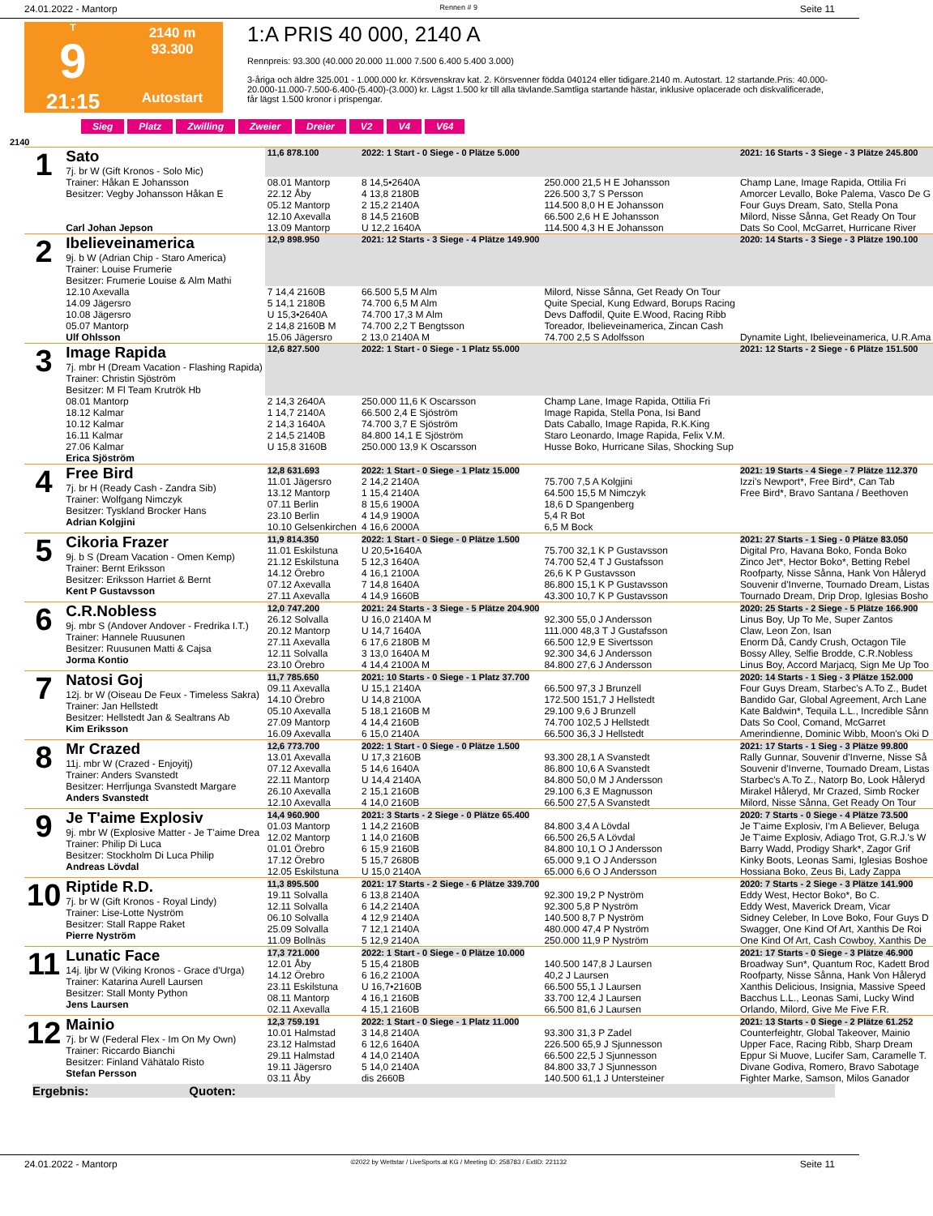24.01.2022 - Mantorp Rennen # 9 Seite 11
T
9
21:15
2140 m
93.300
Autostart
1:A PRIS 40 000, 2140 A
Rennpreis: 93.300 (40.000 20.000 11.000 7.500 6.400 5.400 3.000)
3-åriga och äldre 325.001 - 1.000.000 kr. Körsvenskrav kat. 2. Körsvenner födda 040124 eller tidigare.2140 m. Autostart. 12 startande.Pris: 40.000-20.000-11.000-7.500-6.400-(5.400)-(3.000) kr. Lägst 1.500 kr till alla tävlande.Samtliga startande hästar, inklusive oplacerade och diskvalificerade, får lägst 1.500 kronor i prispengar.
Sieg Platz Zwilling Zweier Dreier V2 V4 V64
2140
| 1 | Sato 7j. br W (Gift Kronos - Solo Mic) | 11,6 878.100 | 2022: 1 Start - 0 Siege - 0 Plätze 5.000 | | 2021: 16 Starts - 3 Siege - 3 Plätze 245.800 |
| | Trainer: Håkan E Johansson | 08.01 Mantorp | 8 14,5•2640A | 250.000 21,5 H E Johansson | Champ Lane, Image Rapida, Ottilia Fri |
| | Besitzer: Vegby Johansson Håkan E | 22.12 Åby | 4 13,8 2180B | 226.500 3,7 S Persson | Amorcer Levallo, Boke Palema, Vasco De G |
| | | 05.12 Mantorp 12.10 Axevalla | 2 15,2 2140A 8 14,5 2160B | 114.500 8,0 H E Johansson 66.500 2,6 H E Johansson | Four Guys Dream, Sato, Stella Pona Milord, Nisse Sånna, Get Ready On Tour |
| | Carl Johan Jepson | 13.09 Mantorp | U 12,2 1640A | 114.500 4,3 H E Johansson | Dats So Cool, McGarret, Hurricane River |
| 2 | Ibelieveinamerica 9j. b W (Adrian Chip - Staro America) Trainer: Louise Frumerie Besitzer: Frumerie Louise & Alm Mathi | 12,9 898.950 | 2021: 12 Starts - 3 Siege - 4 Plätze 149.900 | | 2020: 14 Starts - 3 Siege - 3 Plätze 190.100 |
| | 12.10 Axevalla 14.09 Jägersro 10.08 Jägersro 05.07 Mantorp | 7 14,4 2160B 5 14,1 2180B U 15,3•2640A 2 14,8 2160B M | 66.500 5,5 M Alm 74.700 6,5 M Alm 74.700 17,3 M Alm 74.700 2,2 T Bengtsson | Milord, Nisse Sånna, Get Ready On Tour Quite Special, Kung Edward, Borups Racing Devs Daffodil, Quite E.Wood, Racing Ribb Toreador, Ibelieveinamerica, Zincan Cash | |
| | Ulf Ohlsson | 15.06 Jägersro | 2 13,0 2140A M | 74.700 2,5 S Adolfsson | Dynamite Light, Ibelieveinamerica, U.R.Ama |
| 3 | Image Rapida 7j. mbr H (Dream Vacation - Flashing Rapida) Trainer: Christin Sjöström Besitzer: M Fl Team Krutrök Hb | 12,6 827.500 | 2022: 1 Start - 0 Siege - 1 Platz 55.000 | | 2021: 12 Starts - 2 Siege - 6 Plätze 151.500 |
| | 08.01 Mantorp 18.12 Kalmar 10.12 Kalmar 16.11 Kalmar 27.06 Kalmar | 2 14,3 2640A 1 14,7 2140A 2 14,3 1640A 2 14,5 2140B U 15,8 3160B | 250.000 11,6 K Oscarsson 66.500 2,4 E Sjöström 74.700 3,7 E Sjöström 84.800 14,1 E Sjöström 250.000 13,9 K Oscarsson | Champ Lane, Image Rapida, Ottilia Fri Image Rapida, Stella Pona, Isi Band Dats Caballo, Image Rapida, R.K.King Staro Leonardo, Image Rapida, Felix V.M. Husse Boko, Hurricane Silas, Shocking Sup | |
| | Erica Sjöström | | | | |
| 4 | Free Bird 7j. br H (Ready Cash - Zandra Sib) Trainer: Wolfgang Nimczyk Besitzer: Tyskland Brocker Hans Adrian Kolgjini | 12,8 631.693 11.01 Jägersro 13.12 Mantorp 07.11 Berlin 23.10 Berlin 10.10 Gelsenkirchen | 2022: 1 Start - 0 Siege - 1 Platz 15.000 2 14,2 2140A 1 15,4 2140A 8 15,6 1900A 4 14,9 1900A 4 16,6 2000A | 75.700 7,5 A Kolgjini 64.500 15,5 M Nimczyk 18,6 D Spangenberg 5,4 R Bot 6,5 M Bock | 2021: 19 Starts - 4 Siege - 7 Plätze 112.370 Izzi's Newport*, Free Bird*, Can Tab Free Bird*, Bravo Santana / Beethoven |
| 5 | Cikoria Frazer 9j. b S (Dream Vacation - Omen Kemp) Trainer: Bernt Eriksson Besitzer: Eriksson Harriet & Bernt Kent P Gustavsson | 11,9 814.350 11.01 Eskilstuna 21.12 Eskilstuna 14.12 Örebro 07.12 Axevalla 27.11 Axevalla | 2022: 1 Start - 0 Siege - 0 Plätze 1.500 U 20,5•1640A 5 12,3 1640A 4 16,1 2100A 7 14,8 1640A 4 14,9 1660B | 75.700 32,1 K P Gustavsson 74.700 52,4 T J Gustafsson 26,6 K P Gustavsson 86.800 15,1 K P Gustavsson 43.300 10,7 K P Gustavsson | 2021: 27 Starts - 1 Sieg - 0 Plätze 83.050 Digital Pro, Havana Boko, Fonda Boko Zinco Jet*, Hector Boko*, Betting Rebel Roofparty, Nisse Sånna, Hank Von Håleryd Souvenir d'Inverne, Tournado Dream, Listas Tournado Dream, Drip Drop, Iglesias Bosho |
| 6 | C.R.Nobless 9j. mbr S (Andover Andover - Fredrika I.T.) Trainer: Hannele Ruusunen Besitzer: Ruusunen Matti & Cajsa Jorma Kontio | 12,0 747.200 26.12 Solvalla 20.12 Mantorp 27.11 Axevalla 12.11 Solvalla 23.10 Örebro | 2021: 24 Starts - 3 Siege - 5 Plätze 204.900 U 16,0 2140A M U 14,7 1640A 6 17,6 2180B M 3 13,0 1640A M 4 14,4 2100A M | 92.300 55,0 J Andersson 111.000 48,3 T J Gustafsson 66.500 12,9 E Sivertsson 92.300 34,6 J Andersson 84.800 27,6 J Andersson | 2020: 25 Starts - 2 Siege - 5 Plätze 166.900 Linus Boy, Up To Me, Super Zantos Claw, Leon Zon, Isan Enorm Då, Candy Crush, Octagon Tile Bossy Alley, Selfie Brodde, C.R.Nobless Linus Boy, Accord Marjacq, Sign Me Up Too |
| 7 | Natosi Goj 12j. br W (Oiseau De Feux - Timeless Sakra) Trainer: Jan Hellstedt Besitzer: Hellstedt Jan & Sealtrans Ab Kim Eriksson | 11,7 785.650 09.11 Axevalla 14.10 Örebro 05.10 Axevalla 27.09 Mantorp 16.09 Axevalla | 2021: 10 Starts - 0 Siege - 1 Platz 37.700 U 15,1 2140A U 14,8 2100A 5 18,1 2160B M 4 14,4 2160B 6 15,0 2140A | 66.500 97,3 J Brunzell 172.500 151,7 J Hellstedt 29.100 9,6 J Brunzell 74.700 102,5 J Hellstedt 66.500 36,3 J Hellstedt | 2020: 14 Starts - 1 Sieg - 3 Plätze 152.000 Four Guys Dream, Starbec's A.To Z., Budet Bandido Gar, Global Agreement, Arch Lane Kate Baldwin*, Tequila L.L., Incredible Sånn Dats So Cool, Comand, McGarret Amerindienne, Dominic Wibb, Moon's Oki D |
| 8 | Mr Crazed 11j. mbr W (Crazed - Enjoyitj) Trainer: Anders Svanstedt Besitzer: Herrljunga Svanstedt Margare Anders Svanstedt | 12,6 773.700 13.01 Axevalla 07.12 Axevalla 22.11 Mantorp 26.10 Axevalla 12.10 Axevalla | 2022: 1 Start - 0 Siege - 0 Plätze 1.500 U 17,3 2160B 5 14,6 1640A U 14,4 2140A 2 15,1 2160B 4 14,0 2160B | 93.300 28,1 A Svanstedt 86.800 10,6 A Svanstedt 84.800 50,0 M J Andersson 29.100 6,3 E Magnusson 66.500 27,5 A Svanstedt | 2021: 17 Starts - 1 Sieg - 3 Plätze 99.800 Rally Gunnar, Souvenir d'Inverne, Nisse Så Souvenir d'Inverne, Tournado Dream, Listas Starbec's A.To Z., Natorp Bo, Look Håleryd Mirakel Håleryd, Mr Crazed, Simb Rocker Milord, Nisse Sånna, Get Ready On Tour |
| 9 | Je T'aime Explosiv 9j. mbr W (Explosive Matter - Je T'aime Drea Trainer: Philip Di Luca Besitzer: Stockholm Di Luca Philip Andreas Lövdal | 14,4 960.900 01.03 Mantorp 12.02 Mantorp 01.01 Örebro 17.12 Örebro 12.05 Eskilstuna | 2021: 3 Starts - 2 Siege - 0 Plätze 65.400 1 14,2 2160B 1 14,0 2160B 6 15,9 2160B 5 15,7 2680B U 15,0 2140A | 84.800 3,4 A Lövdal 66.500 26,5 A Lövdal 84.800 10,1 O J Andersson 65.000 9,1 O J Andersson 65.000 6,6 O J Andersson | 2020: 7 Starts - 0 Siege - 4 Plätze 73.500 Je T'aime Explosiv, I'm A Believer, Beluga Je T'aime Explosiv, Adiago Trot, G.R.J.'s W Barry Wadd, Prodigy Shark*, Zagor Grif Kinky Boots, Leonas Sami, Iglesias Boshoe Hossiana Boko, Zeus Bi, Lady Zappa |
| 10 | Riptide R.D. 7j. br W (Gift Kronos - Royal Lindy) Trainer: Lise-Lotte Nyström Besitzer: Stall Rappe Raket Pierre Nyström | 11,3 895.500 19.11 Solvalla 12.11 Solvalla 06.10 Solvalla 25.09 Solvalla 11.09 Bollnäs | 2021: 17 Starts - 2 Siege - 6 Plätze 339.700 6 13,8 2140A 6 14,2 2140A 4 12,9 2140A 7 12,1 2140A 5 12,9 2140A | 92.300 19,2 P Nyström 92.300 5,8 P Nyström 140.500 8,7 P Nyström 480.000 47,4 P Nyström 250.000 11,9 P Nyström | 2020: 7 Starts - 2 Siege - 3 Plätze 141.900 Eddy West, Hector Boko*, Bo C. Eddy West, Maverick Dream, Vicar Sidney Celeber, In Love Boko, Four Guys D Swagger, One Kind Of Art, Xanthis De Roi One Kind Of Art, Cash Cowboy, Xanthis De |
| 11 | Lunatic Face 14j. ljbr W (Viking Kronos - Grace d'Urga) Trainer: Katarina Aurell Laursen Besitzer: Stall Monty Python Jens Laursen | 17,3 721.000 12.01 Åby 14.12 Örebro 23.11 Eskilstuna 08.11 Mantorp 02.11 Axevalla | 2022: 1 Start - 0 Siege - 0 Plätze 10.000 5 15,4 2180B 6 16,2 2100A U 16,7•2160B 4 16,1 2160B 4 15,1 2160B | 140.500 147,8 J Laursen 40,2 J Laursen 66.500 55,1 J Laursen 33.700 12,4 J Laursen 66.500 81,6 J Laursen | 2021: 17 Starts - 0 Siege - 3 Plätze 46.900 Broadway Sun*, Quantum Roc, Kadett Brod Roofparty, Nisse Sånna, Hank Von Håleryd Xanthis Delicious, Insignia, Massive Speed Bacchus L.L., Leonas Sami, Lucky Wind Orlando, Milord, Give Me Five F.R. |
| 12 | Mainio 7j. br W (Federal Flex - Im On My Own) Trainer: Riccardo Bianchi Besitzer: Finland Vähätalo Risto Stefan Persson | 12,3 759.191 10.01 Halmstad 23.12 Halmstad 29.11 Halmstad 19.11 Jägersro 03.11 Åby | 2022: 1 Start - 0 Siege - 1 Platz 11.000 3 14,8 2140A 6 12,6 1640A 4 14,0 2140A 5 14,0 2140A dis 2660B | 93.300 31,3 P Zadel 226.500 65,9 J Sjunnesson 66.500 22,5 J Sjunnesson 84.800 33,7 J Sjunnesson 140.500 61,1 J Untersteiner | 2021: 13 Starts - 0 Siege - 2 Plätze 61.252 Counterfeightr, Global Takeover, Mainio Upper Face, Racing Ribb, Sharp Dream Eppur Si Muove, Lucifer Sam, Caramelle T. Divane Godiva, Romero, Bravo Sabotage Fighter Marke, Samson, Milos Ganador |
Ergebnis: Quoten:
24.01.2022 - Mantorp ©2022 by Wettstar / LiveSports.at KG / Meeting ID: 258783 / ExtID: 221132 Seite 11